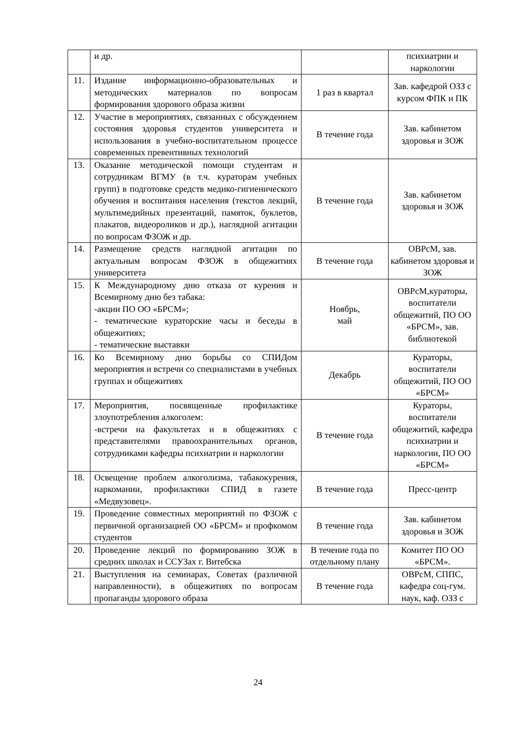| | и др. | | психиатрии и наркологии |
| 11. | Издание информационно-образовательных и методических материалов по вопросам формирования здорового образа жизни | 1 раз в квартал | Зав. кафедрой ОЗЗ с курсом ФПК и ПК |
| 12. | Участие в мероприятиях, связанных с обсуждением состояния здоровья студентов университета и использования в учебно-воспитательном процессе современных превентивных технологий | В течение года | Зав. кабинетом здоровья и ЗОЖ |
| 13. | Оказание методической помощи студентам и сотрудникам ВГМУ (в т.ч. кураторам учебных групп) в подготовке средств медико-гигиенического обучения и воспитания населения (текстов лекций, мультимедийных презентаций, памяток, буклетов, плакатов, видеороликов и др.), наглядной агитации по вопросам ФЗОЖ и др. | В течение года | Зав. кабинетом здоровья и ЗОЖ |
| 14. | Размещение средств наглядной агитации по актуальным вопросам ФЗОЖ в общежитиях университета | В течение года | ОВРсМ, зав. кабинетом здоровья и ЗОЖ |
| 15. | К Международному дню отказа от курения и Всемирному дню без табака: -акции ПО ОО «БРСМ»; - тематические кураторские часы и беседы в общежитиях; - тематические выставки | Ноябрь, май | ОВРсМ,кураторы, воспитатели общежитий, ПО ОО «БРСМ», зав. библиотекой |
| 16. | Ко Всемирному дню борьбы со СПИДом мероприятия и встречи со специалистами в учебных группах и общежитиях | Декабрь | Кураторы, воспитатели общежитий, ПО ОО «БРСМ» |
| 17. | Мероприятия, посвященные профилактике злоупотребления алкоголем: -встречи на факультетах и в общежитиях с представителями правоохранительных органов, сотрудниками кафедры психиатрии и наркологии | В течение года | Кураторы, воспитатели общежитий, кафедра психиатрии и наркологии, ПО ОО «БРСМ» |
| 18. | Освещение проблем алкоголизма, табакокурения, наркомании, профилактики СПИД в газете «Медвузовец». | В течение года | Пресс-центр |
| 19. | Проведение совместных мероприятий по ФЗОЖ с первичной организацией ОО «БРСМ» и профкомом студентов | В течение года | Зав. кабинетом здоровья и ЗОЖ |
| 20. | Проведение лекций по формированию ЗОЖ в средних школах и ССУЗах г. Витебска | В течение года по отдельному плану | Комитет ПО ОО «БРСМ». |
| 21. | Выступления на семинарах, Советах (различной направленности), в общежитиях по вопросам пропаганды здорового образа | В течение года | ОВРсМ, СППС, кафедра соц-гум. наук, каф. ОЗЗ с |
24